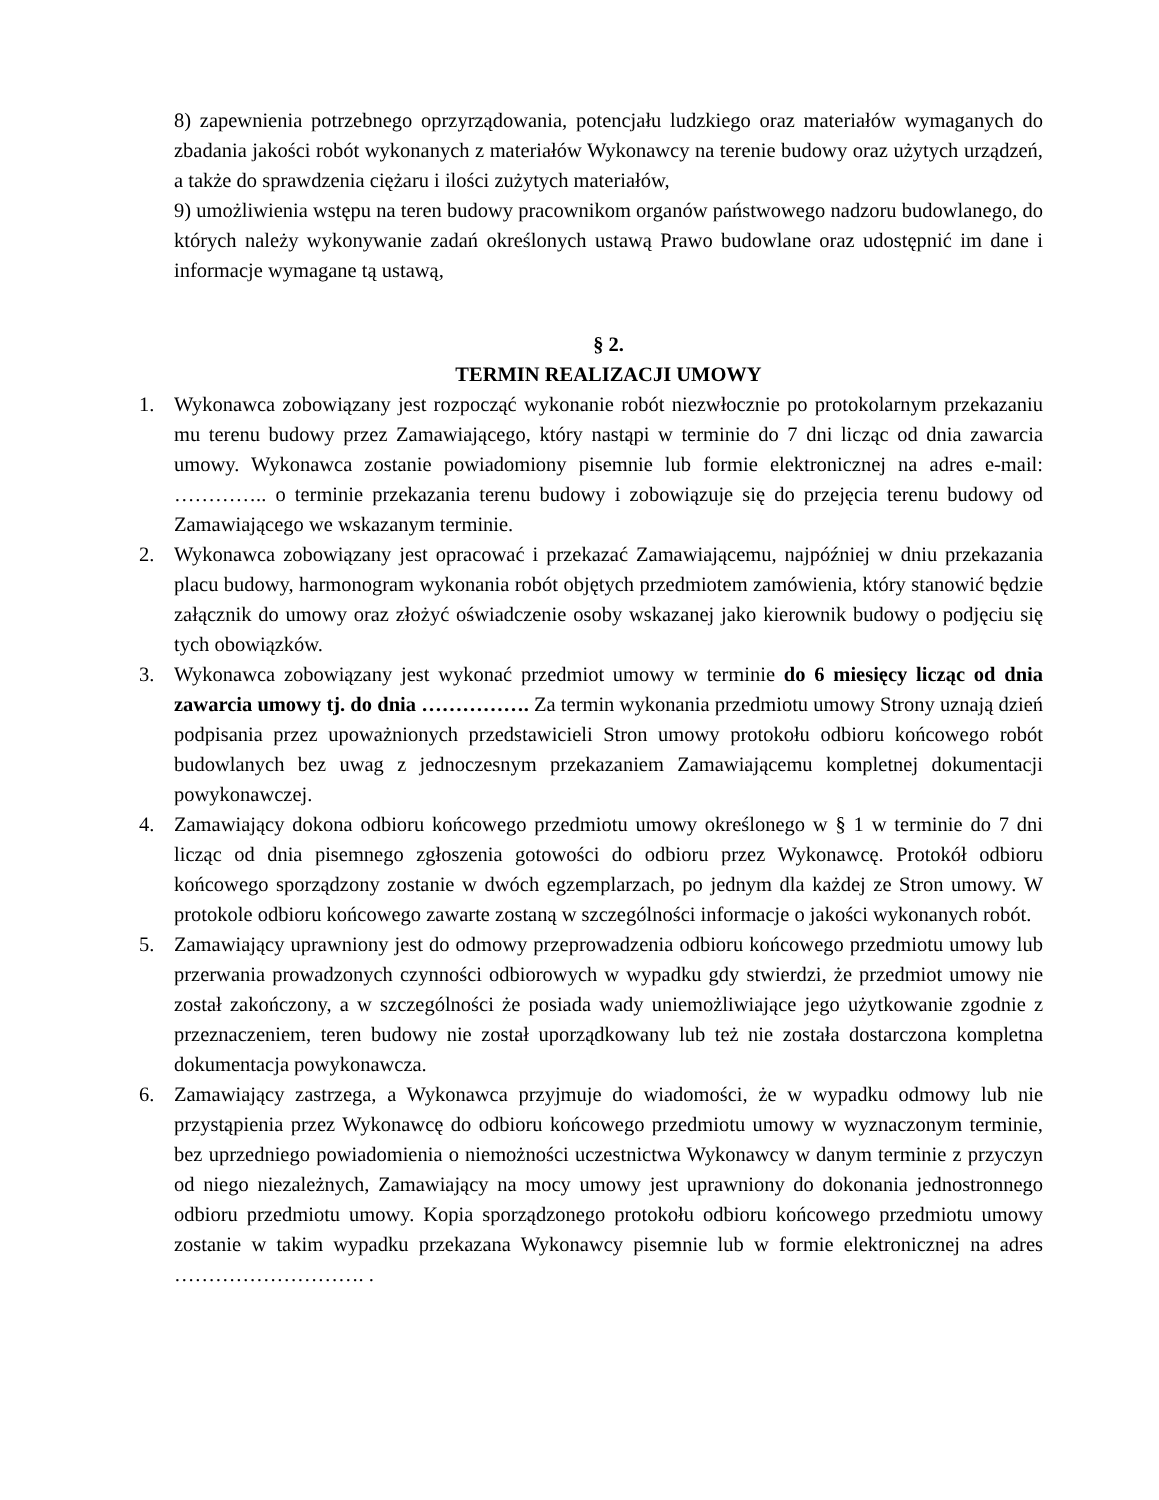8) zapewnienia potrzebnego oprzyrządowania, potencjału ludzkiego oraz materiałów wymaganych do zbadania jakości robót wykonanych z materiałów Wykonawcy na terenie budowy oraz użytych urządzeń, a także do sprawdzenia ciężaru i ilości zużytych materiałów,
9) umożliwienia wstępu na teren budowy pracownikom organów państwowego nadzoru budowlanego, do których należy wykonywanie zadań określonych ustawą Prawo budowlane oraz udostępnić im dane i informacje wymagane tą ustawą,
§ 2.
TERMIN REALIZACJI UMOWY
1. Wykonawca zobowiązany jest rozpocząć wykonanie robót niezwłocznie po protokolarnym przekazaniu mu terenu budowy przez Zamawiającego, który nastąpi w terminie do 7 dni licząc od dnia zawarcia umowy. Wykonawca zostanie powiadomiony pisemnie lub formie elektronicznej na adres e-mail: ………….. o terminie przekazania terenu budowy i zobowiązuje się do przejęcia terenu budowy od Zamawiającego we wskazanym terminie.
2. Wykonawca zobowiązany jest opracować i przekazać Zamawiającemu, najpóźniej w dniu przekazania placu budowy, harmonogram wykonania robót objętych przedmiotem zamówienia, który stanowić będzie załącznik do umowy oraz złożyć oświadczenie osoby wskazanej jako kierownik budowy o podjęciu się tych obowiązków.
3. Wykonawca zobowiązany jest wykonać przedmiot umowy w terminie do 6 miesięcy licząc od dnia zawarcia umowy tj. do dnia ……………. Za termin wykonania przedmiotu umowy Strony uznają dzień podpisania przez upoważnionych przedstawicieli Stron umowy protokołu odbioru końcowego robót budowlanych bez uwag z jednoczesnym przekazaniem Zamawiającemu kompletnej dokumentacji powykonawczej.
4. Zamawiający dokona odbioru końcowego przedmiotu umowy określonego w § 1 w terminie do 7 dni licząc od dnia pisemnego zgłoszenia gotowości do odbioru przez Wykonawcę. Protokół odbioru końcowego sporządzony zostanie w dwóch egzemplarzach, po jednym dla każdej ze Stron umowy. W protokole odbioru końcowego zawarte zostaną w szczególności informacje o jakości wykonanych robót.
5. Zamawiający uprawniony jest do odmowy przeprowadzenia odbioru końcowego przedmiotu umowy lub przerwania prowadzonych czynności odbiorowych w wypadku gdy stwierdzi, że przedmiot umowy nie został zakończony, a w szczególności że posiada wady uniemożliwiające jego użytkowanie zgodnie z przeznaczeniem, teren budowy nie został uporządkowany lub też nie została dostarczona kompletna dokumentacja powykonawcza.
6. Zamawiający zastrzega, a Wykonawca przyjmuje do wiadomości, że w wypadku odmowy lub nie przystąpienia przez Wykonawcę do odbioru końcowego przedmiotu umowy w wyznaczonym terminie, bez uprzedniego powiadomienia o niemożności uczestnictwa Wykonawcy w danym terminie z przyczyn od niego niezależnych, Zamawiający na mocy umowy jest uprawniony do dokonania jednostronnego odbioru przedmiotu umowy. Kopia sporządzonego protokołu odbioru końcowego przedmiotu umowy zostanie w takim wypadku przekazana Wykonawcy pisemnie lub w formie elektronicznej na adres ………………………. .